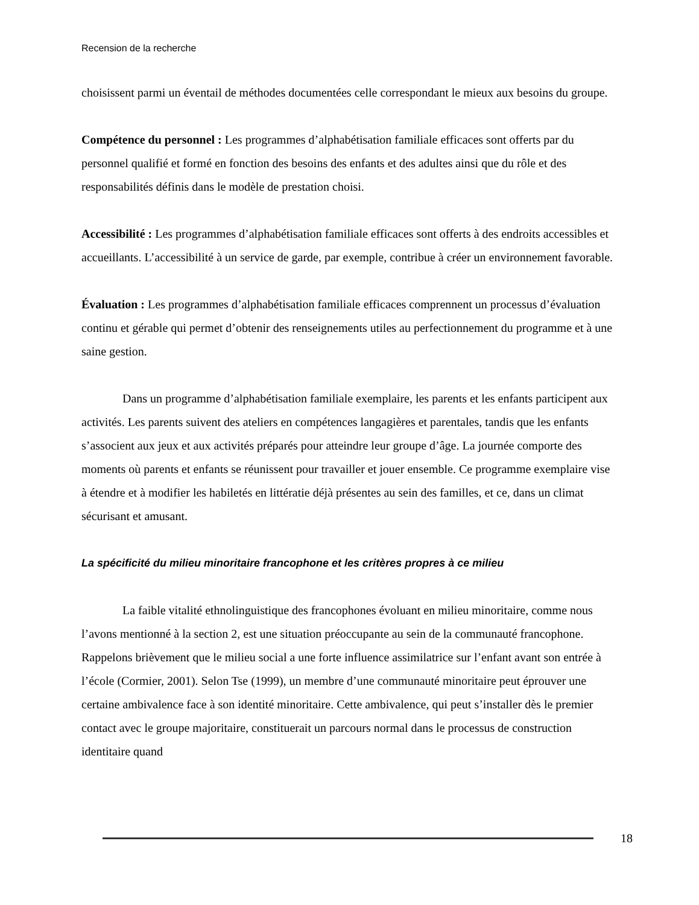Recension de la recherche
choisissent parmi un éventail de méthodes documentées celle correspondant le mieux aux besoins du groupe.
Compétence du personnel : Les programmes d’alphabétisation familiale efficaces sont offerts par du personnel qualifié et formé en fonction des besoins des enfants et des adultes ainsi que du rôle et des responsabilités définis dans le modèle de prestation choisi.
Accessibilité : Les programmes d’alphabétisation familiale efficaces sont offerts à des endroits accessibles et accueillants. L’accessibilité à un service de garde, par exemple, contribue à créer un environnement favorable.
Évaluation : Les programmes d’alphabétisation familiale efficaces comprennent un processus d’évaluation continu et gérable qui permet d’obtenir des renseignements utiles au perfectionnement du programme et à une saine gestion.
Dans un programme d’alphabétisation familiale exemplaire, les parents et les enfants participent aux activités. Les parents suivent des ateliers en compétences langagières et parentales, tandis que les enfants s’associent aux jeux et aux activités préparés pour atteindre leur groupe d’âge. La journée comporte des moments où parents et enfants se réunissent pour travailler et jouer ensemble. Ce programme exemplaire vise à étendre et à modifier les habiletés en littératie déjà présentes au sein des familles, et ce, dans un climat sécurisant et amusant.
La spécificité du milieu minoritaire francophone et les critères propres à ce milieu
La faible vitalité ethnolinguistique des francophones évoluant en milieu minoritaire, comme nous l’avons mentionné à la section 2, est une situation préoccupante au sein de la communauté francophone. Rappelons brièvement que le milieu social a une forte influence assimilatrice sur l’enfant avant son entrée à l’école (Cormier, 2001). Selon Tse (1999), un membre d’une communauté minoritaire peut éprouver une certaine ambivalence face à son identité minoritaire. Cette ambivalence, qui peut s’installer dès le premier contact avec le groupe majoritaire, constituerait un parcours normal dans le processus de construction identitaire quand
18